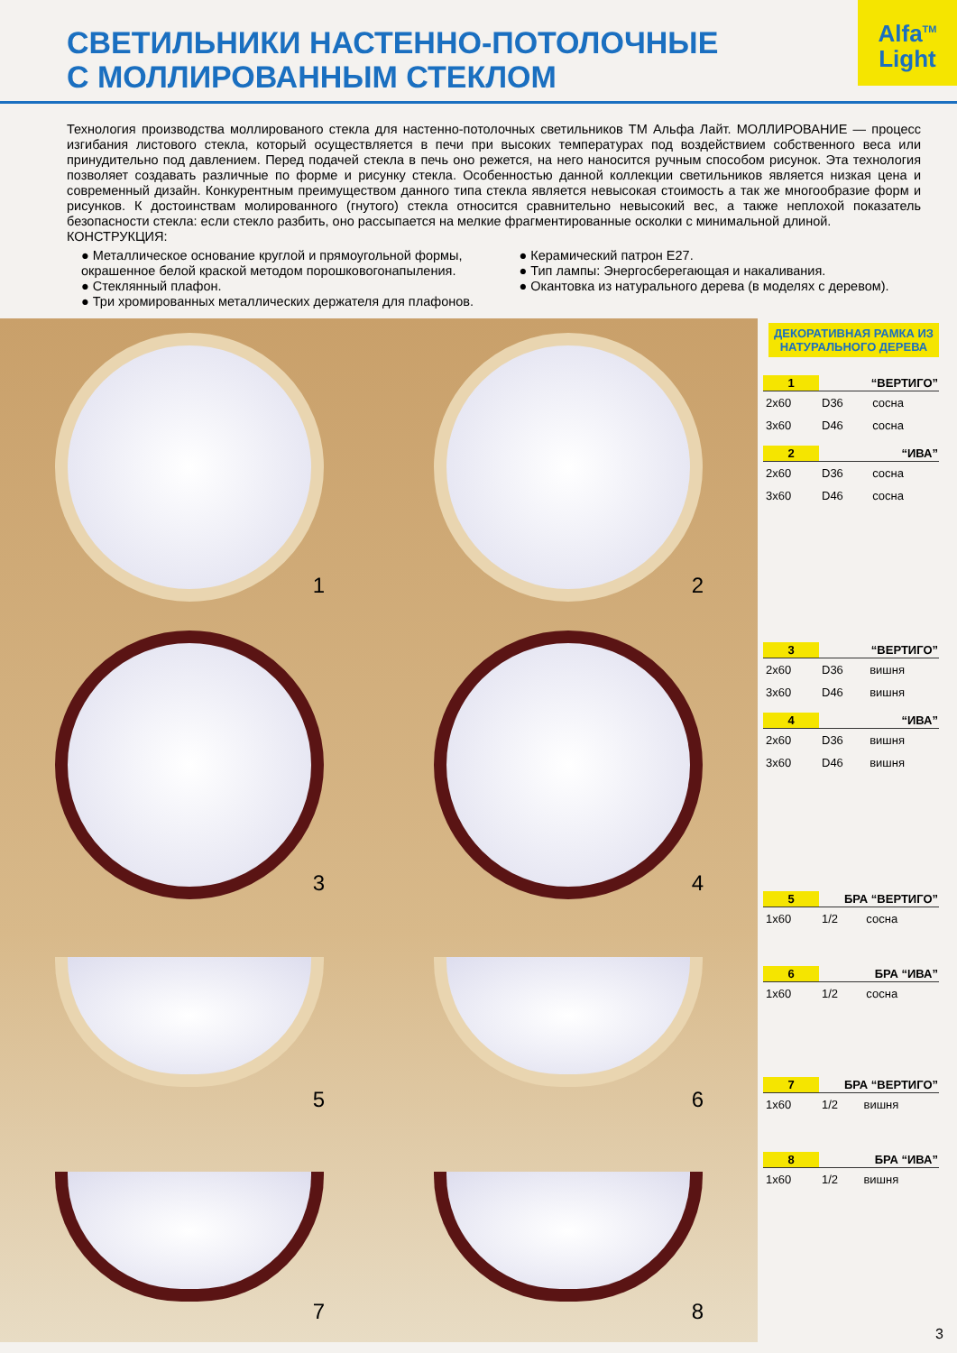Alfa<sup>TM</sup>
Light
СВЕТИЛЬНИКИ НАСТЕННО-ПОТОЛОЧНЫЕ
С МОЛЛИРОВАННЫМ СТЕКЛОМ
Технология производства моллированого стекла для настенно-потолочных светильников ТМ Альфа Лайт. МОЛЛИРОВАНИЕ — процесс изгибания листового стекла, который осуществляется в печи при высоких температурах под воздействием собственного веса или принудительно под давлением. Перед подачей стекла в печь оно режется, на него наносится ручным способом рисунок. Эта технология позволяет создавать различные по форме и рисунку стекла. Особенностью данной коллекции светильников является низкая цена и современный дизайн. Конкурентным преимуществом данного типа стекла является невысокая стоимость а так же многообразие форм и рисунков. К достоинствам молированного (гнутого) стекла относится сравнительно невысокий вес, а также неплохой показатель безопасности стекла: если стекло разбить, оно рассыпается на мелкие фрагментированные осколки с минимальной длиной.
КОНСТРУКЦИЯ:
● Металлическое основание круглой и прямоугольной формы, окрашенное белой краской методом порошковогонапыления.
● Стеклянный плафон.
● Три хромированных металлических держателя для плафонов.
● Керамический патрон E27.
● Тип лампы: Энергосберегающая и накаливания.
● Окантовка из натурального дерева (в моделях с деревом).
1
2
3
4
5
6
7
8
ДЕКОРАТИВНАЯ РАМКА ИЗ НАТУРАЛЬНОГО ДЕРЕВА
| 1 | “ВЕРТИГО” | |
| --- | --- | --- |
| 2х60 | D36 | сосна |
| 3х60 | D46 | сосна |
| 2 | “ИВА” | |
| --- | --- | --- |
| 2х60 | D36 | сосна |
| 3х60 | D46 | сосна |
| 3 | “ВЕРТИГО” | |
| --- | --- | --- |
| 2х60 | D36 | вишня |
| 3х60 | D46 | вишня |
| 4 | “ИВА” | |
| --- | --- | --- |
| 2х60 | D36 | вишня |
| 3х60 | D46 | вишня |
| 5 | БРА “ВЕРТИГО” | |
| --- | --- | --- |
| 1х60 | 1/2 | сосна |
| 6 | БРА “ИВА” | |
| --- | --- | --- |
| 1х60 | 1/2 | сосна |
| 7 | БРА “ВЕРТИГО” | |
| --- | --- | --- |
| 1х60 | 1/2 | вишня |
| 8 | БРА “ИВА” | |
| --- | --- | --- |
| 1х60 | 1/2 | вишня |
3